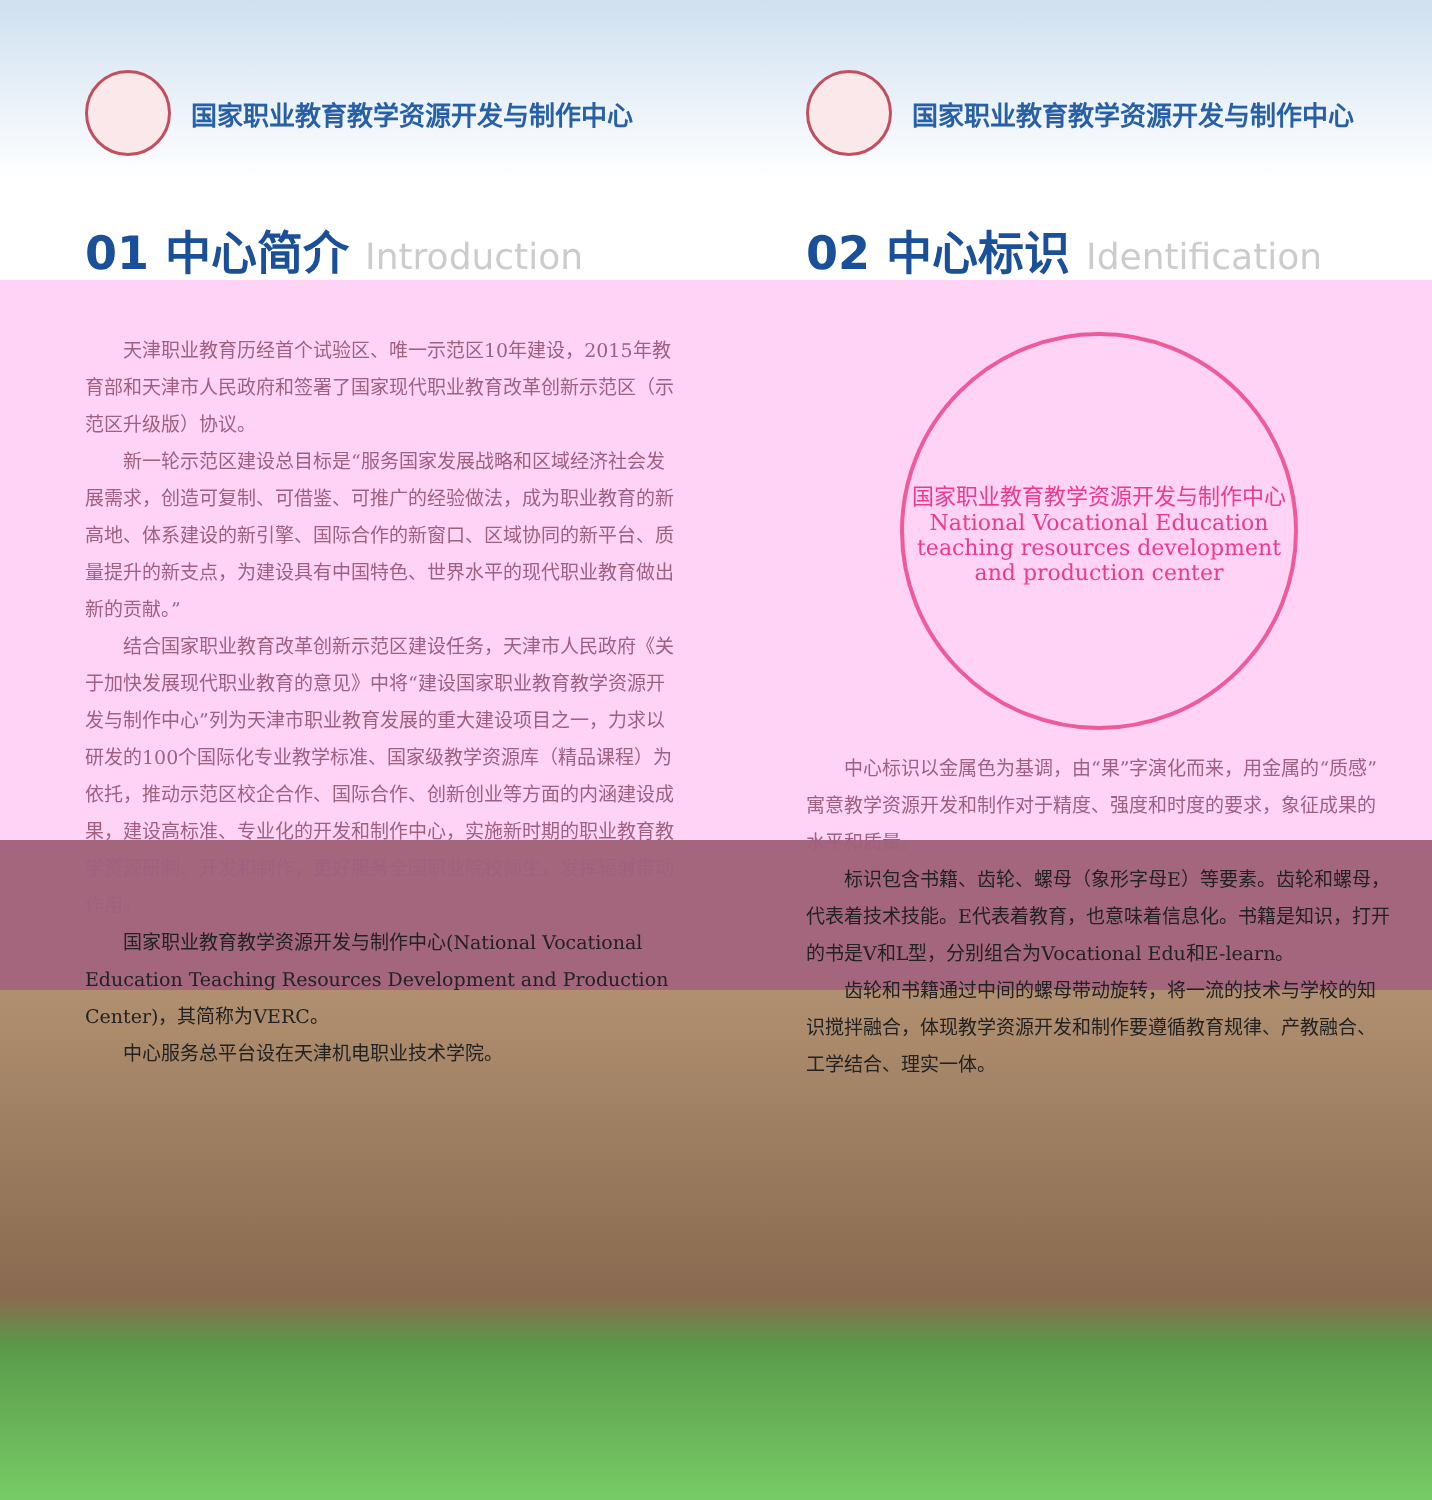国家职业教育教学资源开发与制作中心
01 中心简介 Introduction
天津职业教育历经首个试验区、唯一示范区10年建设，2015年教育部和天津市人民政府和签署了国家现代职业教育改革创新示范区（示范区升级版）协议。
新一轮示范区建设总目标是“服务国家发展战略和区域经济社会发展需求，创造可复制、可借鉴、可推广的经验做法，成为职业教育的新高地、体系建设的新引擎、国际合作的新窗口、区域协同的新平台、质量提升的新支点，为建设具有中国特色、世界水平的现代职业教育做出新的贡献。”
结合国家职业教育改革创新示范区建设任务，天津市人民政府《关于加快发展现代职业教育的意见》中将“建设国家职业教育教学资源开发与制作中心”列为天津市职业教育发展的重大建设项目之一，力求以研发的100个国际化专业教学标准、国家级教学资源库（精品课程）为依托，推动示范区校企合作、国际合作、创新创业等方面的内涵建设成果，建设高标准、专业化的开发和制作中心，实施新时期的职业教育教学资源研制、开发和制作，更好服务全国职业院校师生，发挥辐射带动作用。
国家职业教育教学资源开发与制作中心(National Vocational Education Teaching Resources Development and Production Center)，其简称为VERC。
中心服务总平台设在天津机电职业技术学院。
国家职业教育教学资源开发与制作中心
02 中心标识 Identification
国家职业教育教学资源开发与制作中心
National Vocational Education teaching resources development and production center
中心标识以金属色为基调，由“果”字演化而来，用金属的“质感”寓意教学资源开发和制作对于精度、强度和时度的要求，象征成果的水平和质量。
标识包含书籍、齿轮、螺母（象形字母E）等要素。齿轮和螺母，代表着技术技能。E代表着教育，也意味着信息化。书籍是知识，打开的书是V和L型，分别组合为Vocational Edu和E-learn。
齿轮和书籍通过中间的螺母带动旋转，将一流的技术与学校的知识搅拌融合，体现教学资源开发和制作要遵循教育规律、产教融合、工学结合、理实一体。